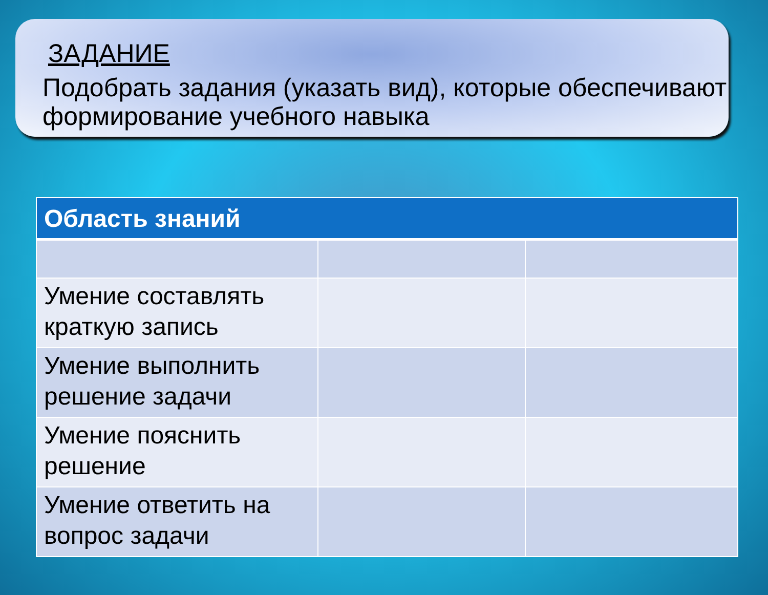ЗАДАНИЕ
Подобрать задания (указать вид), которые обеспечивают формирование учебного навыка
| Область знаний | | |
| --- | --- | --- |
| Умение составлять краткую запись | | |
| Умение выполнить решение задачи | | |
| Умение пояснить решение | | |
| Умение ответить на вопрос задачи | | |